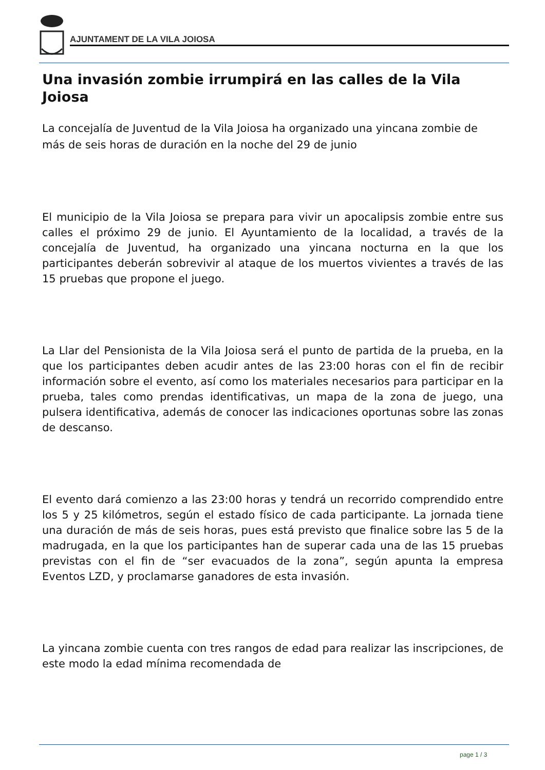AJUNTAMENT DE LA VILA JOIOSA
Una invasión zombie irrumpirá en las calles de la Vila Joiosa
La concejalía de Juventud de la Vila Joiosa ha organizado una yincana zombie de más de seis horas de duración en la noche del 29 de junio
El municipio de la Vila Joiosa se prepara para vivir un apocalipsis zombie entre sus calles el próximo 29 de junio. El Ayuntamiento de la localidad, a través de la concejalía de Juventud, ha organizado una yincana nocturna en la que los participantes deberán sobrevivir al ataque de los muertos vivientes a través de las 15 pruebas que propone el juego.
La Llar del Pensionista de la Vila Joiosa será el punto de partida de la prueba, en la que los participantes deben acudir antes de las 23:00 horas con el fin de recibir información sobre el evento, así como los materiales necesarios para participar en la prueba, tales como prendas identificativas, un mapa de la zona de juego, una pulsera identificativa, además de conocer las indicaciones oportunas sobre las zonas de descanso.
El evento dará comienzo a las 23:00 horas y tendrá un recorrido comprendido entre los 5 y 25 kilómetros, según el estado físico de cada participante. La jornada tiene una duración de más de seis horas, pues está previsto que finalice sobre las 5 de la madrugada, en la que los participantes han de superar cada una de las 15 pruebas previstas con el fin de “ser evacuados de la zona”, según apunta la empresa Eventos LZD, y proclamarse ganadores de esta invasión.
La yincana zombie cuenta con tres rangos de edad para realizar las inscripciones, de este modo la edad mínima recomendada de
page 1 / 3